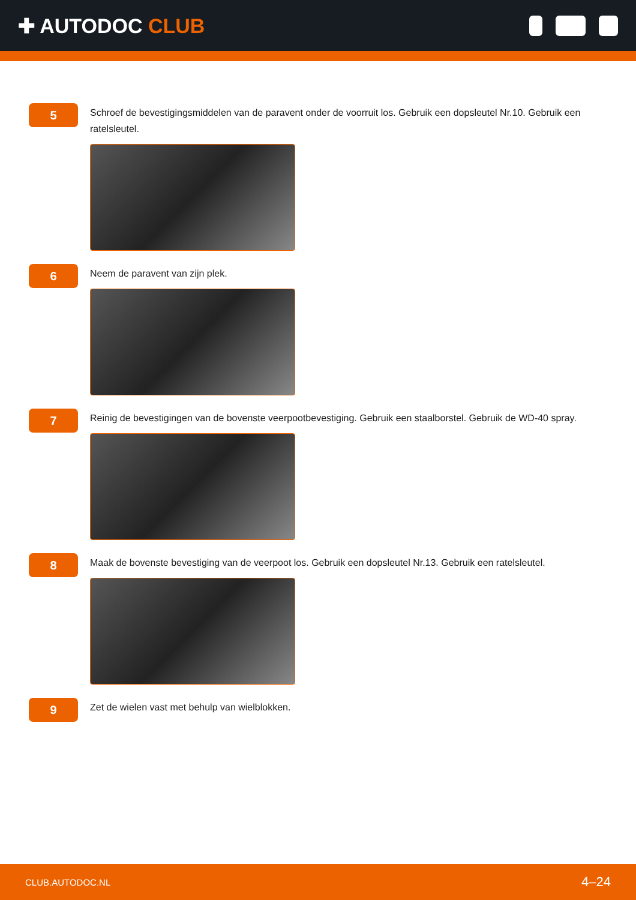✚ AUTODOC CLUB
5
Schroef de bevestigingsmiddelen van de paravent onder de voorruit los. Gebruik een dopsleutel Nr.10. Gebruik een ratelsleutel.
6
Neem de paravent van zijn plek.
7
Reinig de bevestigingen van de bovenste veerpootbevestiging. Gebruik een staalborstel. Gebruik de WD-40 spray.
8
Maak de bovenste bevestiging van de veerpoot los. Gebruik een dopsleutel Nr.13. Gebruik een ratelsleutel.
9
Zet de wielen vast met behulp van wielblokken.
CLUB.AUTODOC.NL 4–24